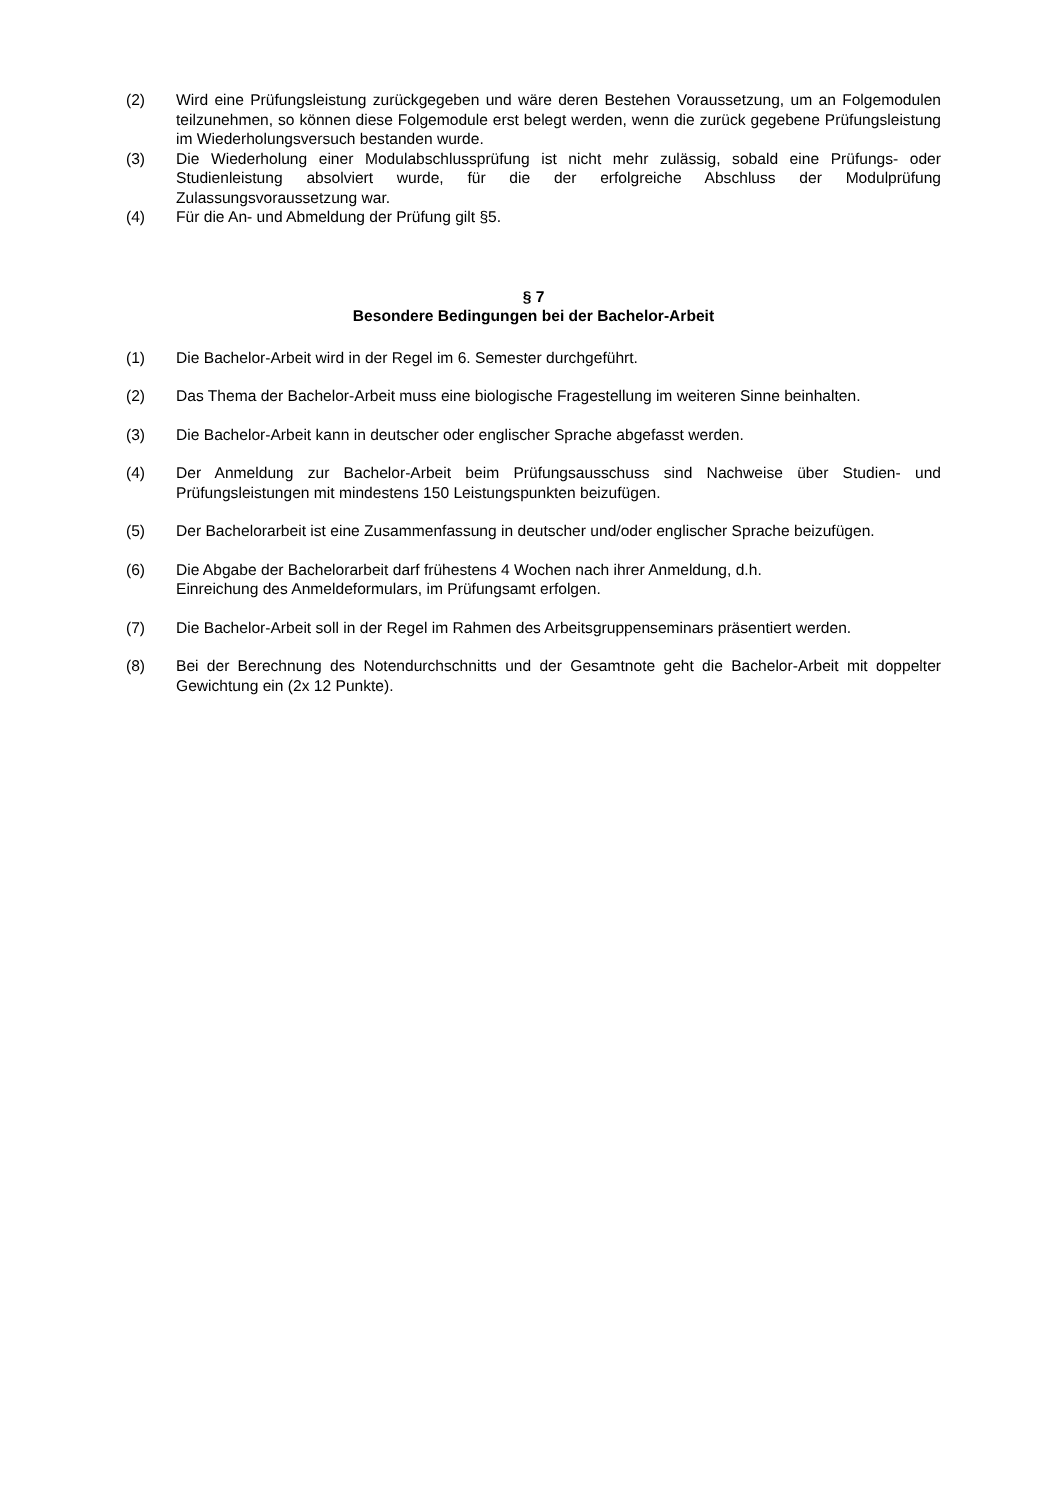(2) Wird eine Prüfungsleistung zurückgegeben und wäre deren Bestehen Voraussetzung, um an Folgemodulen teilzunehmen, so können diese Folgemodule erst belegt werden, wenn die zurück gegebene Prüfungsleistung im Wiederholungsversuch bestanden wurde.
(3) Die Wiederholung einer Modulabschlussprüfung ist nicht mehr zulässig, sobald eine Prüfungs- oder Studienleistung absolviert wurde, für die der erfolgreiche Abschluss der Modulprüfung Zulassungsvoraussetzung war.
(4) Für die An- und Abmeldung der Prüfung gilt §5.
§ 7
Besondere Bedingungen bei der Bachelor-Arbeit
(1) Die Bachelor-Arbeit wird in der Regel im 6. Semester durchgeführt.
(2) Das Thema der Bachelor-Arbeit muss eine biologische Fragestellung im weiteren Sinne beinhalten.
(3) Die Bachelor-Arbeit kann in deutscher oder englischer Sprache abgefasst werden.
(4) Der Anmeldung zur Bachelor-Arbeit beim Prüfungsausschuss sind Nachweise über Studien- und Prüfungsleistungen mit mindestens 150 Leistungspunkten beizufügen.
(5) Der Bachelorarbeit ist eine Zusammenfassung in deutscher und/oder englischer Sprache beizufügen.
(6) Die Abgabe der Bachelorarbeit darf frühestens 4 Wochen nach ihrer Anmeldung, d.h.
Einreichung des Anmeldeformulars, im Prüfungsamt erfolgen.
(7) Die Bachelor-Arbeit soll in der Regel im Rahmen des Arbeitsgruppenseminars präsentiert werden.
(8) Bei der Berechnung des Notendurchschnitts und der Gesamtnote geht die Bachelor-Arbeit mit doppelter Gewichtung ein (2x 12 Punkte).